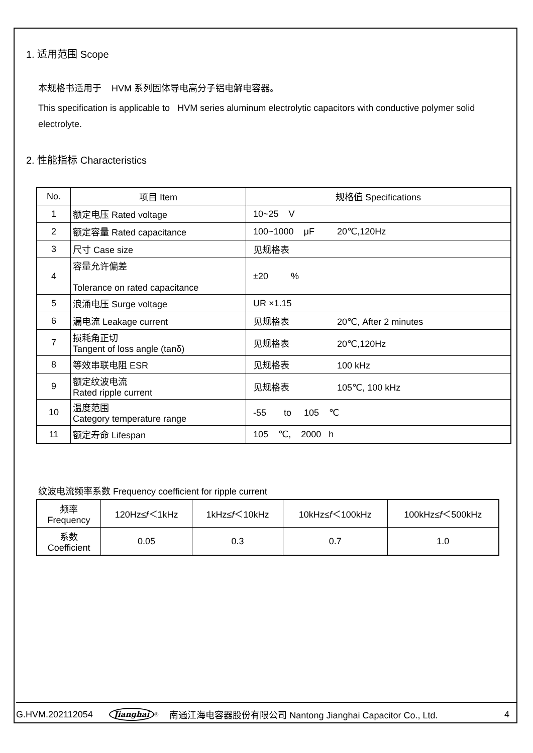1. 适用范围 Scope
本规格书适用于 HVM 系列固体导电高分子铝电解电容器。
This specification is applicable to HVM series aluminum electrolytic capacitors with conductive polymer solid electrolyte.
2. 性能指标 Characteristics
| No. | 项目 Item | 规格值 Specifications |
| 1 | 额定电压 Rated voltage | 10~25 V |
| 2 | 额定容量 Rated capacitance | 100~1000 μF 20℃,120Hz |
| 3 | 尺寸 Case size | 见规格表 |
| 4 | 容量允许偏差 Tolerance on rated capacitance | ±20 % |
| 5 | 浪涌电压 Surge voltage | UR ×1.15 |
| 6 | 漏电流 Leakage current | 见规格表 20℃, After 2 minutes |
| 7 | 损耗角正切 Tangent of loss angle (tanδ) | 见规格表 20℃,120Hz |
| 8 | 等效串联电阻 ESR | 见规格表 100 kHz |
| 9 | 额定纹波电流 Rated ripple current | 见规格表 105℃, 100 kHz |
| 10 | 温度范围 Category temperature range | -55 to 105 ℃ |
| 11 | 额定寿命 Lifespan | 105 ℃, 2000 h |
纹波电流频率系数 Frequency coefficient for ripple current
| 频率 Frequency | 120Hz≤ f ＜1kHz | 1kHz≤ f ＜10kHz | 10kHz≤ f ＜100kHz | 100kHz≤ f ＜500kHz |
| 系数 Coefficient | 0.05 | 0.3 | 0.7 | 1.0 |
G.HVM.202112054 Jianghai<sup>®</sup> 南通江海电容器股份有限公司 Nantong Jianghai Capacitor Co., Ltd. 4